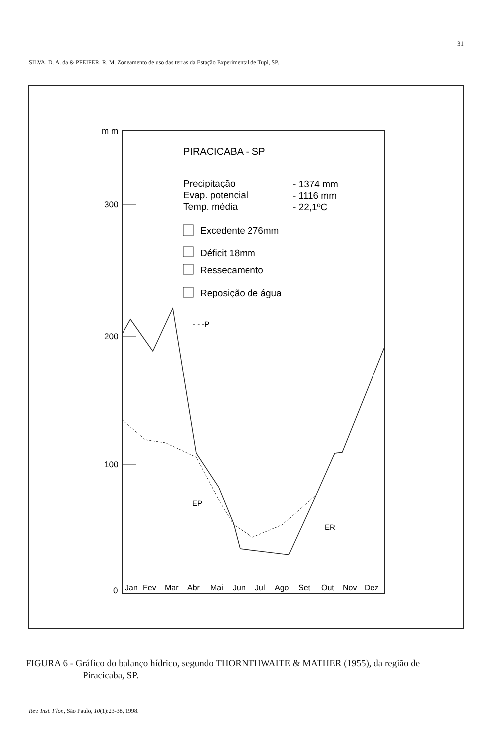31
SILVA, D. A. da & PFEIFER, R. M. Zoneamento de uso das terras da Estação Experimental de Tupi, SP.
m m
300
200
100
0
PIRACICABA - SP
Precipitação
- 1374 mm
Evap. potencial
- 1116 mm
Temp. média
- 22,1ºC
Excedente 276mm
Déficit 18mm
Ressecamento
Reposição de água
- - -P
EP
ER
Jan
Fev
Mar
Abr
Mai
Jun
Jul
Ago
Set
Out
Nov
Dez
FIGURA 6 - Gráfico do balanço hídrico, segundo THORNTHWAITE & MATHER (1955), da região de
Piracicaba, SP.
Rev. Inst. Flor., São Paulo, 10(1):23-38, 1998.